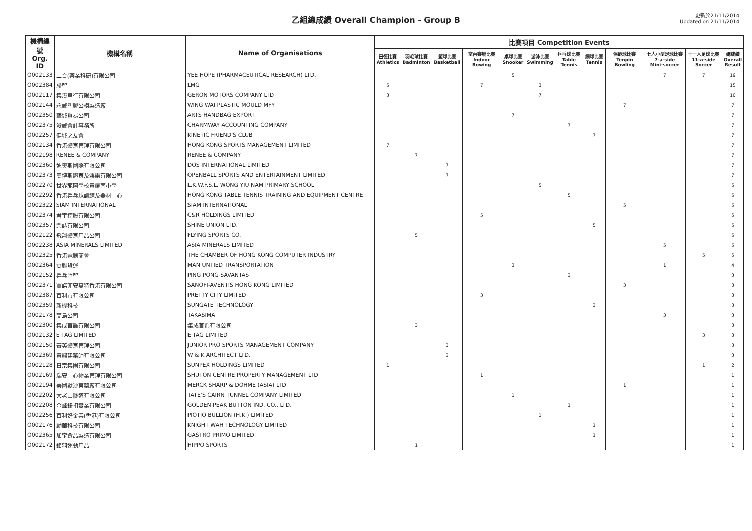乙組總成績 Overall Champion - Group B
更新於21/11/2014
Updated on 21/11/2014
| 機構編號 Org. ID | 機構名稱 | Name of Organisations | 比賽項目 Competition Events | | | | | | | | | | | |
| --- | --- | --- | --- | --- | --- | --- | --- | --- | --- | --- | --- | --- | --- | --- |
| | | | 田徑比賽 Athletics | 羽毛球比賽 Badminton | 籃球比賽 Basketball | 室內賽艇比賽 Indoor Rowing | 桌球比賽 Snooker | 游泳比賽 Swimming | 乒乓球比賽 Table Tennis | 網球比賽 Tennis | 保齡球比賽 Tenpin Bowling | 七人小型足球比賽 7-a-side Mini-soccer | 十一人足球比賽 11-a-side Soccer | 總成績 Overall Result |
| O002133 | 二合(藥業科研)有限公司 | YEE HOPE (PHARMACEUTICAL RESEARCH) LTD. | | | | | 5 | | | | | 7 | 7 | 19 |
| O002384 | 聯智 | LMG | 5 | | | 7 | | 3 | | | | | | 15 |
| O002117 | 集溪車行有限公司 | GERON MOTORS COMPANY LTD | 3 | | | | | 7 | | | | | | 10 |
| O002144 | 永威塑膠公模製造廠 | WING WAI PLASTIC MOULD MFY | | | | | | | | | 7 | | | 7 |
| O002350 | 藝城貿易公司 | ARTS HANDBAG EXPORT | | | | | 7 | | | | | | | 7 |
| O002375 | 浚威會計事務所 | CHARMWAY ACCOUNTING COMPANY | | | | | | | 7 | | | | | 7 |
| O002257 | 健域之友會 | KINETIC FRIEND'S CLUB | | | | | | | | 7 | | | | 7 |
| O002134 | 香港體育管理有限公司 | HONG KONG SPORTS MANAGEMENT LIMITED | 7 | | | | | | | | | | | 7 |
| O002198 | RENEE & COMPANY | RENEE & COMPANY | | 7 | | | | | | | | | | 7 |
| O002360 | 迪奧斯國際有限公司 | DOS INTERNATIONAL LIMITED | | | 7 | | | | | | | | | 7 |
| O002373 | 奧博斯體育及娛樂有限公司 | OPENBALL SPORTS AND ENTERTAINMENT LIMITED | | | 7 | | | | | | | | | 7 |
| O002270 | 世界龍岡學校黃耀南小學 | L.K.W.F.S.L. WONG YIU NAM PRIMARY SCHOOL | | | | | | 5 | | | | | | 5 |
| O002292 | 香港乒乓球訓練及器材中心 | HONG KONG TABLE TENNIS TRAINING AND EQUIPMENT CENTRE | | | | | | | 5 | | | | | 5 |
| O002322 | SIAM INTERNATIONAL | SIAM INTERNATIONAL | | | | | | | | | 5 | | | 5 |
| O002374 | 君宇控股有限公司 | C&R HOLDINGS LIMITED | | | | 5 | | | | | | | | 5 |
| O002357 | 榮誌有限公司 | SHINE UNION LTD. | | | | | | | | 5 | | | | 5 |
| O002122 | 飛翔體育用品公司 | FLYING SPORTS CO. | | 5 | | | | | | | | | | 5 |
| O002238 | ASIA MINERALS LIMITED | ASIA MINERALS LIMITED | | | | | | | | | | 5 | | 5 |
| O002325 | 香港電腦商會 | THE CHAMBER OF HONG KONG COMPUTER INDUSTRY | | | | | | | | | | | 5 | 5 |
| O002364 | 雯聯貨運 | MAN UNTIED TRANSPORTATION | | | | | 3 | | | | | 1 | | 4 |
| O002152 | 乒乓匯智 | PING PONG SAVANTAS | | | | | | | 3 | | | | | 3 |
| O002371 | 賽諾菲安萬特香港有限公司 | SANOFI-AVENTIS HONG KONG LIMITED | | | | | | | | | 3 | | | 3 |
| O002387 | 百利市有限公司 | PRETTY CITY LIMITED | | | | 3 | | | | | | | | 3 |
| O002359 | 新機科技 | SUNGATE TECHNOLOGY | | | | | | | | 3 | | | | 3 |
| O002178 | 高島公司 | TAKASIMA | | | | | | | | | | 3 | | 3 |
| O002300 | 集成首飾有限公司 | 集成首飾有限公司 | | 3 | | | | | | | | | | 3 |
| O002132 | E TAG LIMITED | E TAG LIMITED | | | | | | | | | | | 3 | 3 |
| O002150 | 菁英體育管理公司 | JUNIOR PRO SPORTS MANAGEMENT COMPANY | | | 3 | | | | | | | | | 3 |
| O002369 | 黃鸝建築師有限公司 | W & K ARCHITECT LTD. | | | 3 | | | | | | | | | 3 |
| O002128 | 日宗集團有限公司 | SUNPEX HOLDINGS LIMITED | 1 | | | | | | | | | | 1 | 2 |
| O002169 | 瑞安中心物業管理有限公司 | SHUI ON CENTRE PROPERTY MANAGEMENT LTD | | | | 1 | | | | | | | | 1 |
| O002194 | 美國默沙東藥廠有限公司 | MERCK SHARP & DOHME (ASIA) LTD | | | | | | | | | 1 | | | 1 |
| O002202 | 大老山隧道有限公司 | TATE'S CAIRN TUNNEL COMPANY LIMITED | | | | | 1 | | | | | | | 1 |
| O002208 | 金峰鈕扣實業有限公司 | GOLDEN PEAK BUTTON IND. CO., LTD. | | | | | | | 1 | | | | | 1 |
| O002256 | 百利好金業(香港)有限公司 | PIOTIO BULLION (H.K.) LIMITED | | | | | | 1 | | | | | | 1 |
| O002176 | 勵華科技有限公司 | KNIGHT WAH TECHNOLOGY LIMITED | | | | | | | | 1 | | | | 1 |
| O002365 | 加宝食品製造有限公司 | GASTRO PRIMO LIMITED | | | | | | | | 1 | | | | 1 |
| O002172 | 銘羽運動用品 | HIPPO SPORTS | | 1 | | | | | | | | | | 1 |